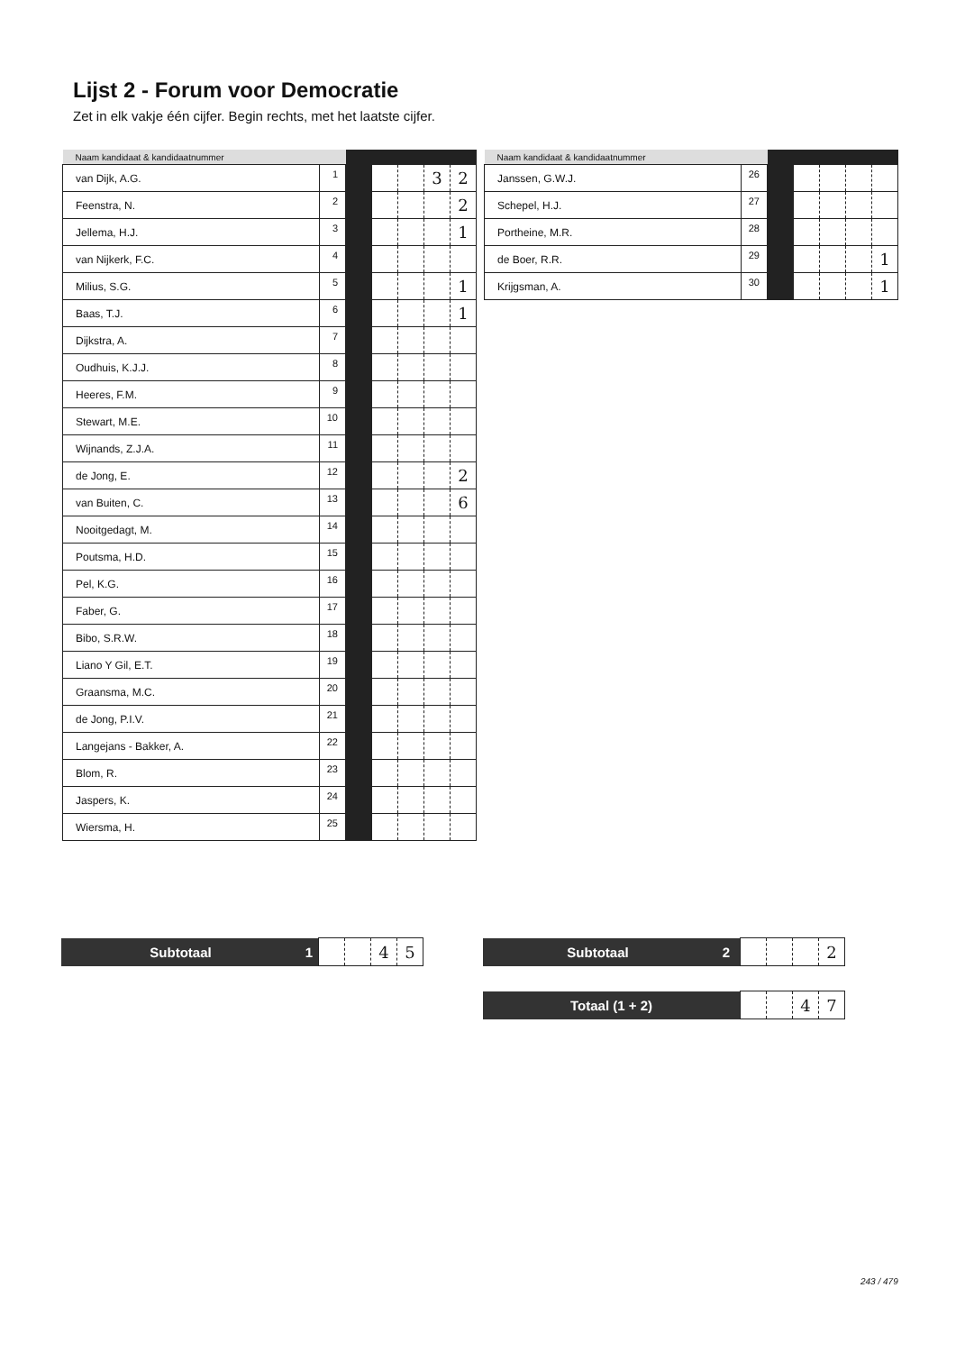Lijst 2 - Forum voor Democratie
Zet in elk vakje één cijfer. Begin rechts, met het laatste cijfer.
| Naam kandidaat & kandidaatnummer | | | | | | |
| --- | --- | --- | --- | --- | --- | --- |
| van Dijk, A.G. | 1 | | | | 3 | 2 |
| Feenstra, N. | 2 | | | | | 2 |
| Jellema, H.J. | 3 | | | | | 1 |
| van Nijkerk, F.C. | 4 | | | | | |
| Milius, S.G. | 5 | | | | | 1 |
| Baas, T.J. | 6 | | | | | 1 |
| Dijkstra, A. | 7 | | | | | |
| Oudhuis, K.J.J. | 8 | | | | | |
| Heeres, F.M. | 9 | | | | | |
| Stewart, M.E. | 10 | | | | | |
| Wijnands, Z.J.A. | 11 | | | | | |
| de Jong, E. | 12 | | | | | 2 |
| van Buiten, C. | 13 | | | | | 6 |
| Nooitgedagt, M. | 14 | | | | | |
| Poutsma, H.D. | 15 | | | | | |
| Pel, K.G. | 16 | | | | | |
| Faber, G. | 17 | | | | | |
| Bibo, S.R.W. | 18 | | | | | |
| Liano Y Gil, E.T. | 19 | | | | | |
| Graansma, M.C. | 20 | | | | | |
| de Jong, P.I.V. | 21 | | | | | |
| Langejans - Bakker, A. | 22 | | | | | |
| Blom, R. | 23 | | | | | |
| Jaspers, K. | 24 | | | | | |
| Wiersma, H. | 25 | | | | | |
| Naam kandidaat & kandidaatnummer | | | | | | |
| --- | --- | --- | --- | --- | --- | --- |
| Janssen, G.W.J. | 26 | | | | | |
| Schepel, H.J. | 27 | | | | | |
| Portheine, M.R. | 28 | | | | | |
| de Boer, R.R. | 29 | | | | | 1 |
| Krijgsman, A. | 30 | | | | | 1 |
| Subtotaal | 1 | | | 4 | 5 |
| Subtotaal | 2 | | | | 2 |
| Totaal (1 + 2) | | | 4 | 7 |
243 / 479